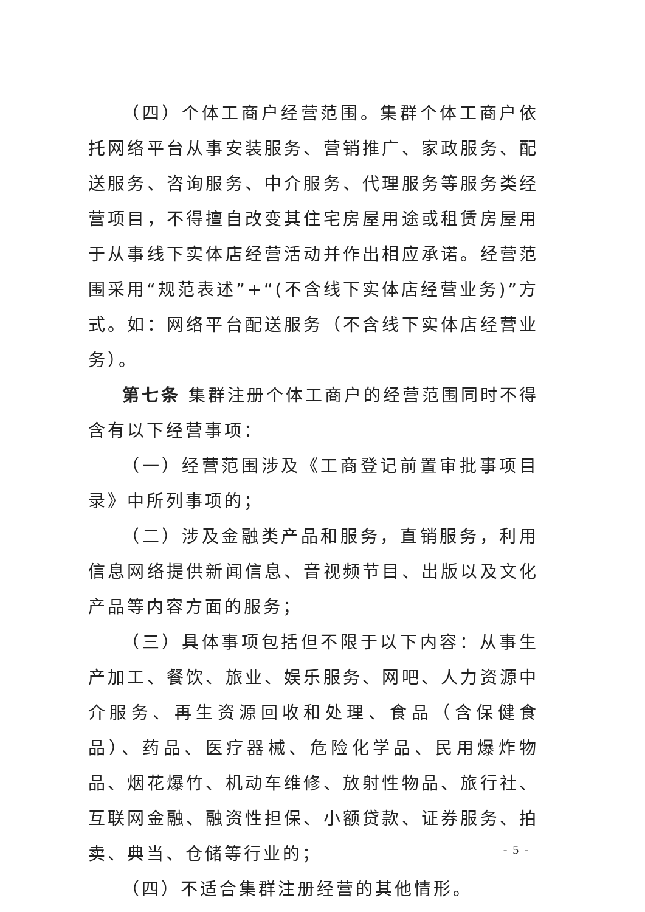（四）个体工商户经营范围。集群个体工商户依托网络平台从事安装服务、营销推广、家政服务、配送服务、咨询服务、中介服务、代理服务等服务类经营项目，不得擅自改变其住宅房屋用途或租赁房屋用于从事线下实体店经营活动并作出相应承诺。经营范围采用“规范表述”+“(不含线下实体店经营业务)”方式。如：网络平台配送服务（不含线下实体店经营业务）。
第七条 集群注册个体工商户的经营范围同时不得含有以下经营事项：
（一）经营范围涉及《工商登记前置审批事项目录》中所列事项的；
（二）涉及金融类产品和服务，直销服务，利用信息网络提供新闻信息、音视频节目、出版以及文化产品等内容方面的服务；
（三）具体事项包括但不限于以下内容：从事生产加工、餐饮、旅业、娱乐服务、网吧、人力资源中介服务、再生资源回收和处理、食品（含保健食品）、药品、医疗器械、危险化学品、民用爆炸物品、烟花爆竹、机动车维修、放射性物品、旅行社、互联网金融、融资性担保、小额贷款、证券服务、拍卖、典当、仓储等行业的；
（四）不适合集群注册经营的其他情形。
- 5 -